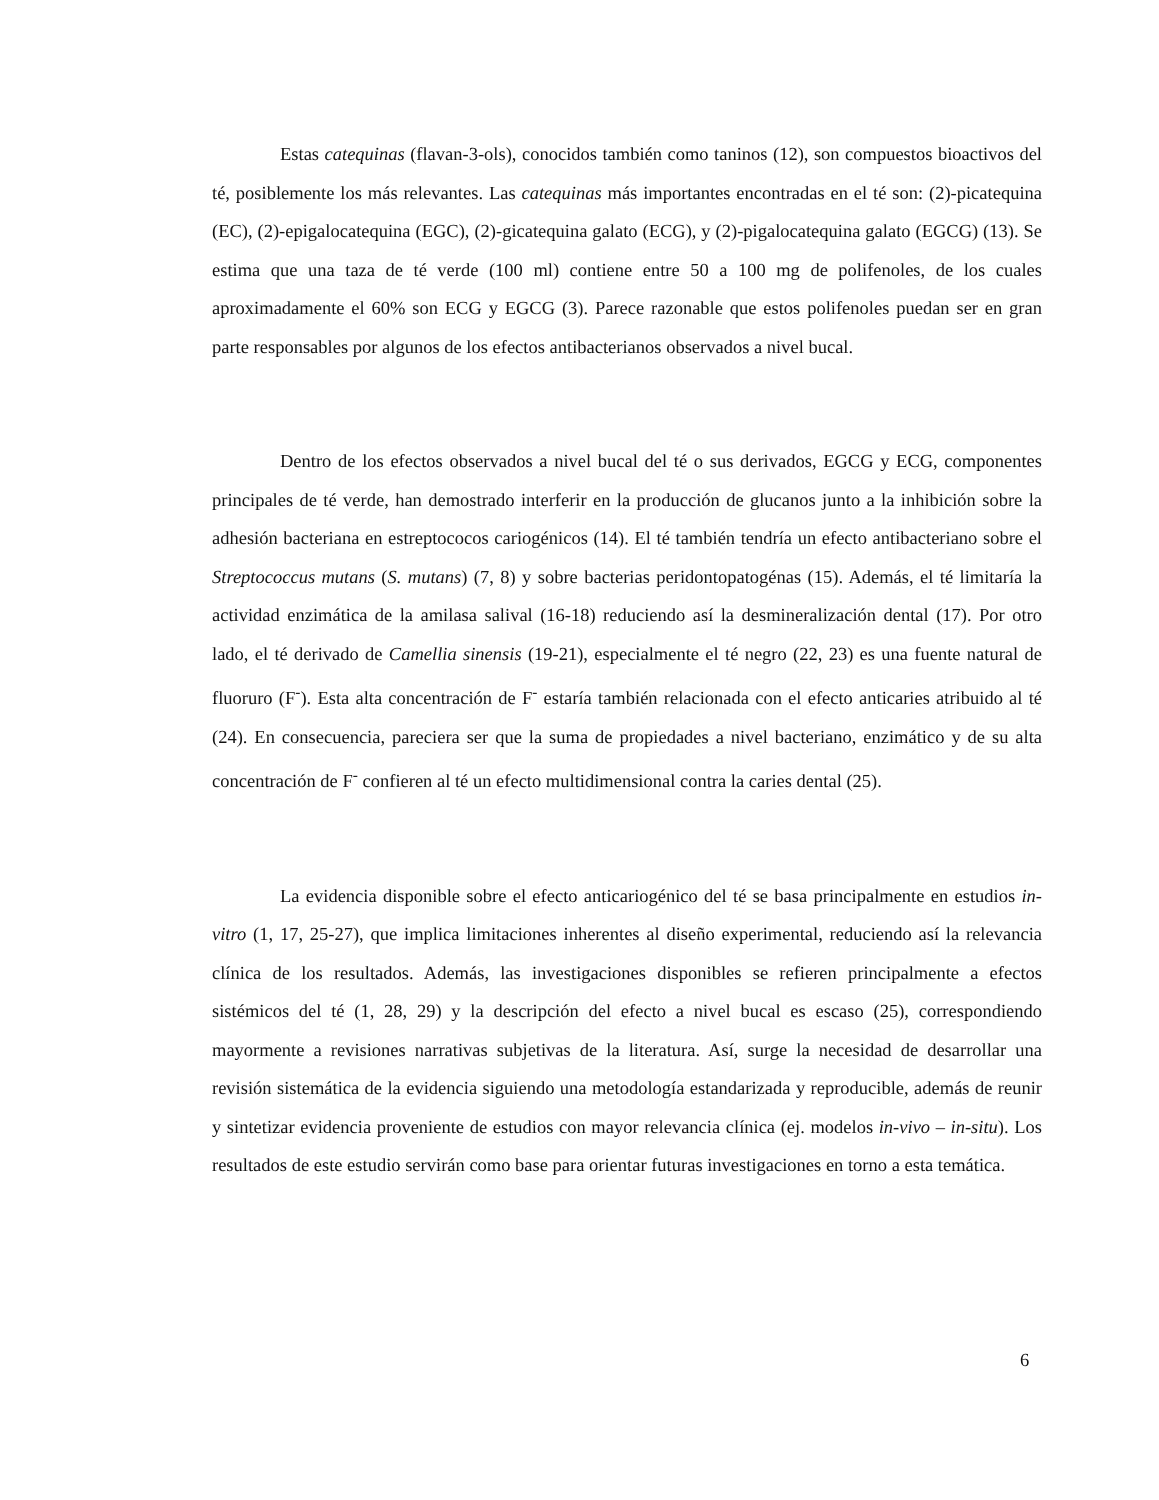Estas catequinas (flavan-3-ols), conocidos también como taninos (12), son compuestos bioactivos del té, posiblemente los más relevantes. Las catequinas más importantes encontradas en el té son: (2)-picatequina (EC), (2)-epigalocatequina (EGC), (2)-gicatequina galato (ECG), y (2)-pigalocatequina galato (EGCG) (13). Se estima que una taza de té verde (100 ml) contiene entre 50 a 100 mg de polifenoles, de los cuales aproximadamente el 60% son ECG y EGCG (3). Parece razonable que estos polifenoles puedan ser en gran parte responsables por algunos de los efectos antibacterianos observados a nivel bucal.
Dentro de los efectos observados a nivel bucal del té o sus derivados, EGCG y ECG, componentes principales de té verde, han demostrado interferir en la producción de glucanos junto a la inhibición sobre la adhesión bacteriana en estreptococos cariogénicos (14). El té también tendría un efecto antibacteriano sobre el Streptococcus mutans (S. mutans) (7, 8) y sobre bacterias peridontopatogénas (15). Además, el té limitaría la actividad enzimática de la amilasa salival (16-18) reduciendo así la desmineralización dental (17). Por otro lado, el té derivado de Camellia sinensis (19-21), especialmente el té negro (22, 23) es una fuente natural de fluoruro (F<sup>-</sup>). Esta alta concentración de F<sup>-</sup> estaría también relacionada con el efecto anticaries atribuido al té (24). En consecuencia, pareciera ser que la suma de propiedades a nivel bacteriano, enzimático y de su alta concentración de F<sup>-</sup> confieren al té un efecto multidimensional contra la caries dental (25).
La evidencia disponible sobre el efecto anticariogénico del té se basa principalmente en estudios in-vitro (1, 17, 25-27), que implica limitaciones inherentes al diseño experimental, reduciendo así la relevancia clínica de los resultados. Además, las investigaciones disponibles se refieren principalmente a efectos sistémicos del té (1, 28, 29) y la descripción del efecto a nivel bucal es escaso (25), correspondiendo mayormente a revisiones narrativas subjetivas de la literatura. Así, surge la necesidad de desarrollar una revisión sistemática de la evidencia siguiendo una metodología estandarizada y reproducible, además de reunir y sintetizar evidencia proveniente de estudios con mayor relevancia clínica (ej. modelos in-vivo – in-situ). Los resultados de este estudio servirán como base para orientar futuras investigaciones en torno a esta temática.
6